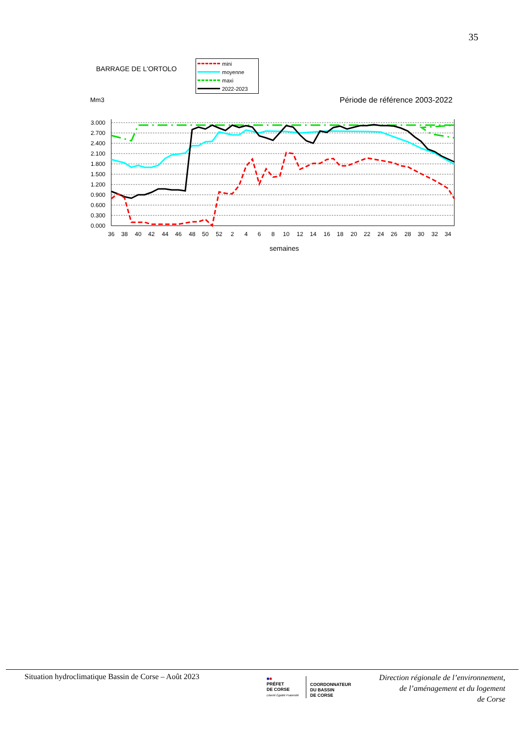35
BARRAGE DE L'ORTOLO
mini
moyenne
maxi
2022-2023
Mm3 Période de référence 2003-2022
3.000
2.700
2.400
2.100
1.800
1.500
1.200
0.900
0.600
0.300
0.000
36
38
40
42
44
46
48
50
52
2
4
6
8
10
12
14
16
18
20
22
24
26
28
30
32
34
semaines
Situation hydroclimatique Bassin de Corse – Août 2023
■■
PRÉFET
DE CORSE
Liberté Égalité Fraternité
COORDONNATEUR
DU BASSIN
DE CORSE
Direction régionale de l’environnement,
de l’aménagement et du logement
de Corse